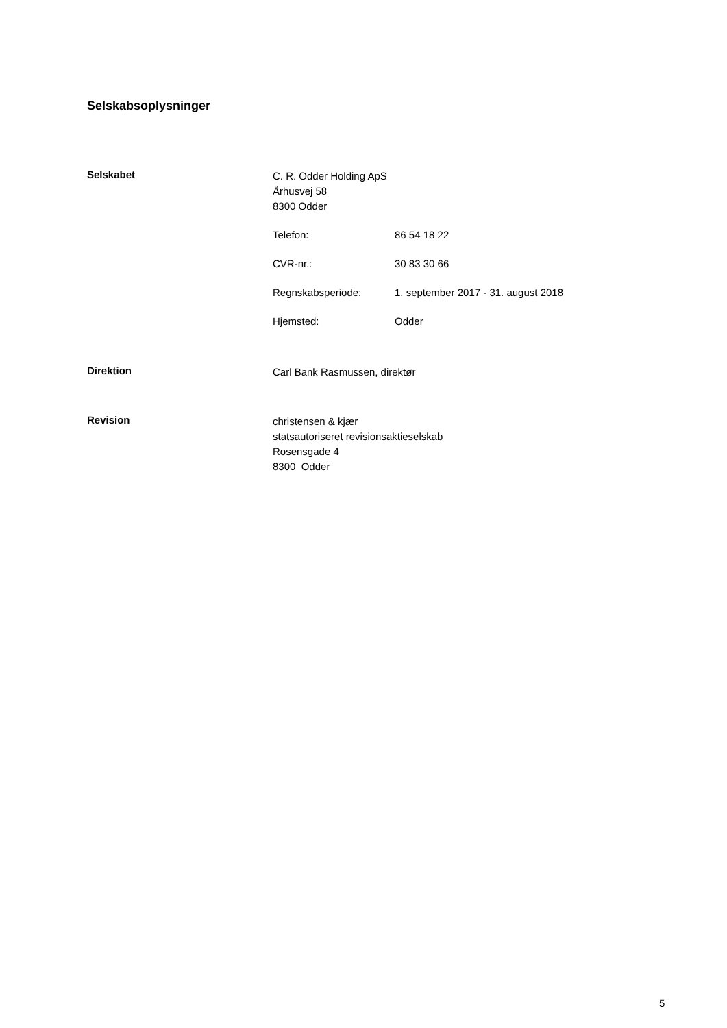Selskabsoplysninger
Selskabet
C. R. Odder Holding ApS
Århusvej 58
8300 Odder
Telefon: 86 54 18 22
CVR-nr.: 30 83 30 66
Regnskabsperiode: 1. september 2017 - 31. august 2018
Hjemsted: Odder
Direktion
Carl Bank Rasmussen, direktør
Revision
christensen & kjær
statsautoriseret revisionsaktieselskab
Rosensgade 4
8300 Odder
5